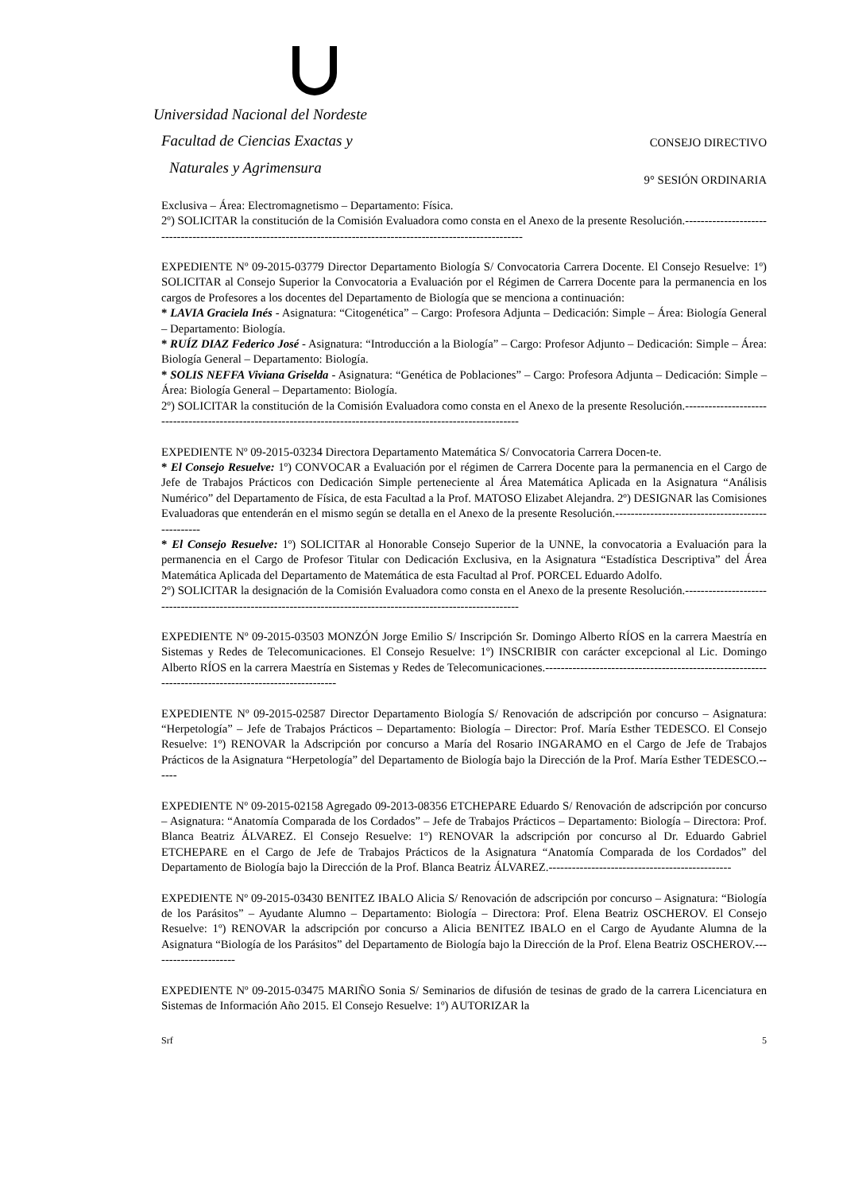Universidad Nacional del Nordeste
Facultad de Ciencias Exactas y
Naturales y Agrimensura
CONSEJO DIRECTIVO
9° SESIÓN ORDINARIA
Exclusiva – Área: Electromagnetismo – Departamento: Física.
2º) SOLICITAR la constitución de la Comisión Evaluadora como consta en el Anexo de la presente Resolución.------------------------------------------------------------------------------------------------------------------
EXPEDIENTE Nº 09-2015-03779 Director Departamento Biología S/ Convocatoria Carrera Docente. El Consejo Resuelve: 1º) SOLICITAR al Consejo Superior la Convocatoria a Evaluación por el Régimen de Carrera Docente para la permanencia en los cargos de Profesores a los docentes del Departamento de Biología que se menciona a continuación:
* LAVIA Graciela Inés - Asignatura: “Citogenética” – Cargo: Profesora Adjunta – Dedicación: Simple – Área: Biología General – Departamento: Biología.
* RUÍZ DIAZ Federico José - Asignatura: “Introducción a la Biología” – Cargo: Profesor Adjunto – Dedicación: Simple – Área: Biología General – Departamento: Biología.
* SOLIS NEFFA Viviana Griselda - Asignatura: “Genética de Poblaciones” – Cargo: Profesora Adjunta – Dedicación: Simple – Área: Biología General – Departamento: Biología.
2º) SOLICITAR la constitución de la Comisión Evaluadora como consta en el Anexo de la presente Resolución.-----------------------------------------------------------------------------------------------------------------
EXPEDIENTE Nº 09-2015-03234 Directora Departamento Matemática S/ Convocatoria Carrera Docen-te.
* El Consejo Resuelve: 1º) CONVOCAR a Evaluación por el régimen de Carrera Docente para la permanencia en el Cargo de Jefe de Trabajos Prácticos con Dedicación Simple perteneciente al Área Matemática Aplicada en la Asignatura “Análisis Numérico” del Departamento de Física, de esta Facultad a la Prof. MATOSO Elizabet Alejandra. 2º) DESIGNAR las Comisiones Evaluadoras que entenderán en el mismo según se detalla en el Anexo de la presente Resolución.-------------------------------------------------
* El Consejo Resuelve: 1º) SOLICITAR al Honorable Consejo Superior de la UNNE, la convocatoria a Evaluación para la permanencia en el Cargo de Profesor Titular con Dedicación Exclusiva, en la Asignatura “Estadística Descriptiva” del Área Matemática Aplicada del Departamento de Matemática de esta Facultad al Prof. PORCEL Eduardo Adolfo.
2º) SOLICITAR la designación de la Comisión Evaluadora como consta en el Anexo de la presente Resolución.-----------------------------------------------------------------------------------------------------------------
EXPEDIENTE Nº 09-2015-03503 MONZÓN Jorge Emilio S/ Inscripción Sr. Domingo Alberto RÍOS en la carrera Maestría en Sistemas y Redes de Telecomunicaciones. El Consejo Resuelve: 1º) INSCRIBIR con carácter excepcional al Lic. Domingo Alberto RÍOS en la carrera Maestría en Sistemas y Redes de Telecomunicaciones.------------------------------------------------------------------------------------------------------
EXPEDIENTE Nº 09-2015-02587 Director Departamento Biología S/ Renovación de adscripción por concurso – Asignatura: “Herpetología” – Jefe de Trabajos Prácticos – Departamento: Biología – Director: Prof. María Esther TEDESCO. El Consejo Resuelve: 1º) RENOVAR la Adscripción por concurso a María del Rosario INGARAMO en el Cargo de Jefe de Trabajos Prácticos de la Asignatura “Herpetología” del Departamento de Biología bajo la Dirección de la Prof. María Esther TEDESCO.------
EXPEDIENTE Nº 09-2015-02158 Agregado 09-2013-08356 ETCHEPARE Eduardo S/ Renovación de adscripción por concurso – Asignatura: “Anatomía Comparada de los Cordados” – Jefe de Trabajos Prácticos – Departamento: Biología – Directora: Prof. Blanca Beatriz ÁLVAREZ. El Consejo Resuelve: 1º) RENOVAR la adscripción por concurso al Dr. Eduardo Gabriel ETCHEPARE en el Cargo de Jefe de Trabajos Prácticos de la Asignatura “Anatomía Comparada de los Cordados” del Departamento de Biología bajo la Dirección de la Prof. Blanca Beatriz ÁLVAREZ.-----------------------------------------------
EXPEDIENTE Nº 09-2015-03430 BENITEZ IBALO Alicia S/ Renovación de adscripción por concurso – Asignatura: “Biología de los Parásitos” – Ayudante Alumno – Departamento: Biología – Directora: Prof. Elena Beatriz OSCHEROV. El Consejo Resuelve: 1º) RENOVAR la adscripción por concurso a Alicia BENITEZ IBALO en el Cargo de Ayudante Alumna de la Asignatura “Biología de los Parásitos” del Departamento de Biología bajo la Dirección de la Prof. Elena Beatriz OSCHEROV.----------------------
EXPEDIENTE Nº 09-2015-03475 MARIÑO Sonia S/ Seminarios de difusión de tesinas de grado de la carrera Licenciatura en Sistemas de Información Año 2015. El Consejo Resuelve: 1º) AUTORIZAR la
Srf 5